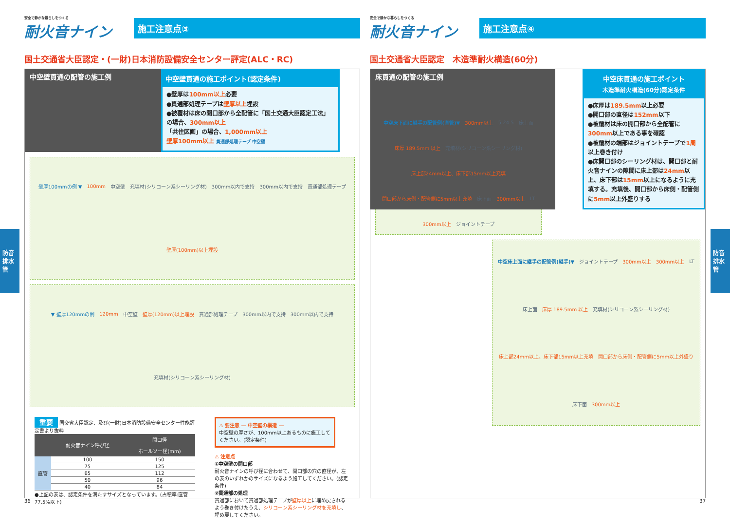防音排水管
防音排水管
安全で静かな暮らしをつくる
耐火音ナイン
施工注意点③
国土交通省大臣認定・(一財)日本消防設備安全センター評定(ALC・RC)
中空壁貫通の配管の施工例
中空壁貫通の施工ポイント(認定条件)
●壁厚は100mm以上必要
●貫通部処理テープは壁厚以上埋設
●被覆材は床の開口部から全配管に「国土交通大臣認定工法」の場合、300mm以上
「共住区画」の場合、1,000mm以上
壁厚100mm以上 貫通部処理テープ 中空壁
壁厚100mmの例 ▼ 100mm 中空壁 充填材(シリコーン系シーリング材) 300mm以内で支持 300mm以内で支持 貫通部処理テープ 壁厚(100mm)以上埋設
▼ 壁厚120mmの例 120mm 中空壁 壁厚(120mm)以上埋設 貫通部処理テープ 300mm以内で支持 300mm以内で支持 充填材(シリコーン系シーリング材)
重要 国交省大臣認定、及び(一財)日本消防設備安全センター性能評定書より抜粋
| | 耐火音ナイン呼び径 | 開口径 |
| --- | --- | --- |
| | | ホールソー径(mm) |
| 直管 | 100 | 150 |
| | 75 | 125 |
| | 65 | 112 |
| | 50 | 96 |
| | 40 | 84 |
●上記の表は、認定条件を満たすサイズとなっています。(占積率:直管77.5%以下)
⚠ 要注意 ― 中空壁の構造 ―
中空壁の厚さが、100mm以上あるものに施工してください。(認定条件)
⚠ 注意点
①中空壁の開口部
耐火音ナインの呼び径に合わせて、開口部の穴の直径が、左の表のいずれかのサイズになるよう施工してください。(認定条件)
②貫通部の処理
貫通部において貫通部処理テープが壁厚以上に埋め戻されるよう巻き付けたうえ、シリコーン系シーリング材を充填し、埋め戻してください。
36
安全で静かな暮らしをつくる
耐火音ナイン
施工注意点④
国土交通省大臣認定　木造準耐火構造(60分)
床貫通の配管の施工例
中空床貫通の施工ポイント
木造準耐火構造(60分)認定条件
●床厚は189.5mm以上必要
●開口部の直径は152mm以下
●被覆材は床の開口部から全配管に300mm以上である事を確認
●被覆材の端部はジョイントテープで1周以上巻き付け
●床開口部のシーリング材は、開口部と耐火音ナインの隙間に床上部は24mm以上、床下部は15mm以上になるように充填する。充填後、開口部から床側・配管側に5mm以上外盛りする
中空床下面に継手の配管例(直管)▼ 300mm以上 5 24 5 床上面 床厚 189.5mm 以上 充填材(シリコーン系シーリング材) 床上部24mm以上、床下部15mm以上充填 開口部から床側・配管側に5mm以上充填 床下面 300mm以上 LT 300mm以上 ジョイントテープ
中空床上面に継手の配管例(継手)▼ ジョイントテープ 300mm以上 300mm以上 LT 床上面 床厚 189.5mm 以上 充填材(シリコーン系シーリング材) 床上部24mm以上、床下部15mm以上充填 開口部から床側・配管側に5mm以上外盛り 床下面 300mm以上
37